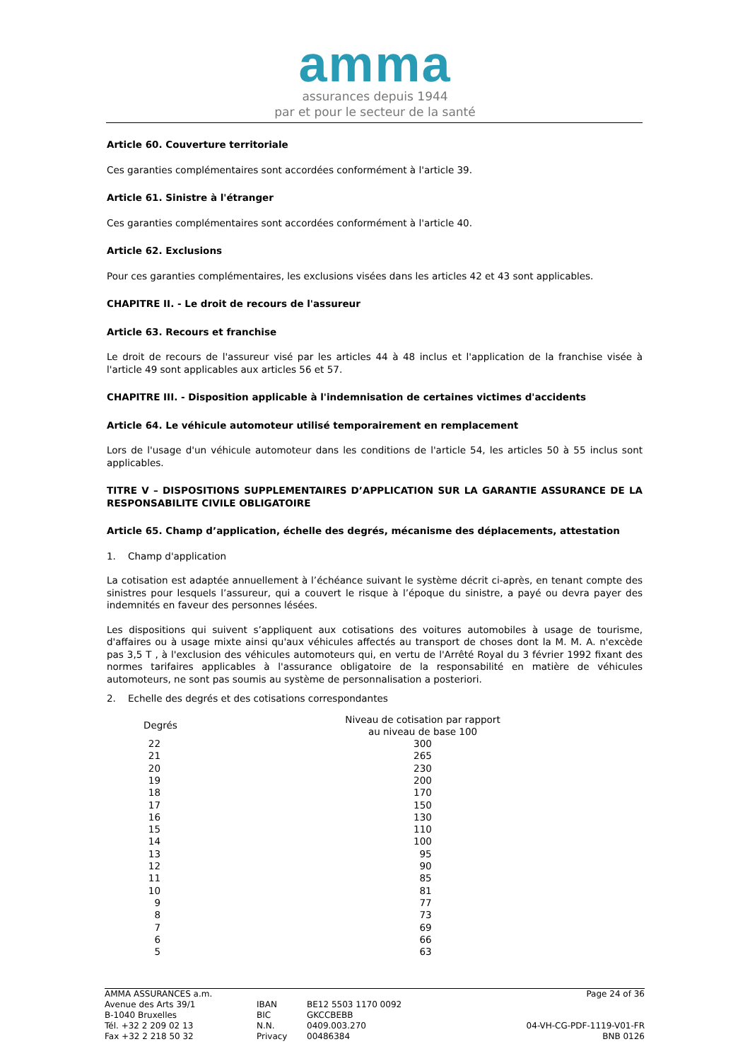amma
assurances depuis 1944
par et pour le secteur de la santé
Article 60. Couverture territoriale
Ces garanties complémentaires sont accordées conformément à l'article 39.
Article 61. Sinistre à l'étranger
Ces garanties complémentaires sont accordées conformément à l'article 40.
Article 62. Exclusions
Pour ces garanties complémentaires, les exclusions visées dans les articles 42 et 43 sont applicables.
CHAPITRE II. - Le droit de recours de l'assureur
Article 63. Recours et franchise
Le droit de recours de l'assureur visé par les articles 44 à 48 inclus et l'application de la franchise visée à l'article 49 sont applicables aux articles 56 et 57.
CHAPITRE III. - Disposition applicable à l'indemnisation de certaines victimes d'accidents
Article 64. Le véhicule automoteur utilisé temporairement en remplacement
Lors de l'usage d'un véhicule automoteur dans les conditions de l'article 54, les articles 50 à 55 inclus sont applicables.
TITRE V – DISPOSITIONS SUPPLEMENTAIRES D’APPLICATION SUR LA GARANTIE ASSURANCE DE LA RESPONSABILITE CIVILE OBLIGATOIRE
Article 65. Champ d’application, échelle des degrés, mécanisme des déplacements, attestation
1. Champ d'application
La cotisation est adaptée annuellement à l’échéance suivant le système décrit ci-après, en tenant compte des sinistres pour lesquels l’assureur, qui a couvert le risque à l’époque du sinistre, a payé ou devra payer des indemnités en faveur des personnes lésées.
Les dispositions qui suivent s’appliquent aux cotisations des voitures automobiles à usage de tourisme, d'affaires ou à usage mixte ainsi qu'aux véhicules affectés au transport de choses dont la M. M. A. n'excède pas 3,5 T , à l'exclusion des véhicules automoteurs qui, en vertu de l'Arrêté Royal du 3 février 1992 fixant des normes tarifaires applicables à l'assurance obligatoire de la responsabilité en matière de véhicules automoteurs, ne sont pas soumis au système de personnalisation a posteriori.
2. Echelle des degrés et des cotisations correspondantes
| Degrés | Niveau de cotisation par rapport au niveau de base 100 |
| --- | --- |
| 22 | 300 |
| 21 | 265 |
| 20 | 230 |
| 19 | 200 |
| 18 | 170 |
| 17 | 150 |
| 16 | 130 |
| 15 | 110 |
| 14 | 100 |
| 13 | 95 |
| 12 | 90 |
| 11 | 85 |
| 10 | 81 |
| 9 | 77 |
| 8 | 73 |
| 7 | 69 |
| 6 | 66 |
| 5 | 63 |
AMMA ASSURANCES a.m.
Avenue des Arts 39/1
B-1040 Bruxelles
Tél. +32 2 209 02 13
Fax +32 2 218 50 32
IBAN
BIC
N.N.
Privacy
BE12 5503 1170 0092
GKCCBEBB
0409.003.270
00486384
Page 24 of 36
04-VH-CG-PDF-1119-V01-FR
BNB 0126